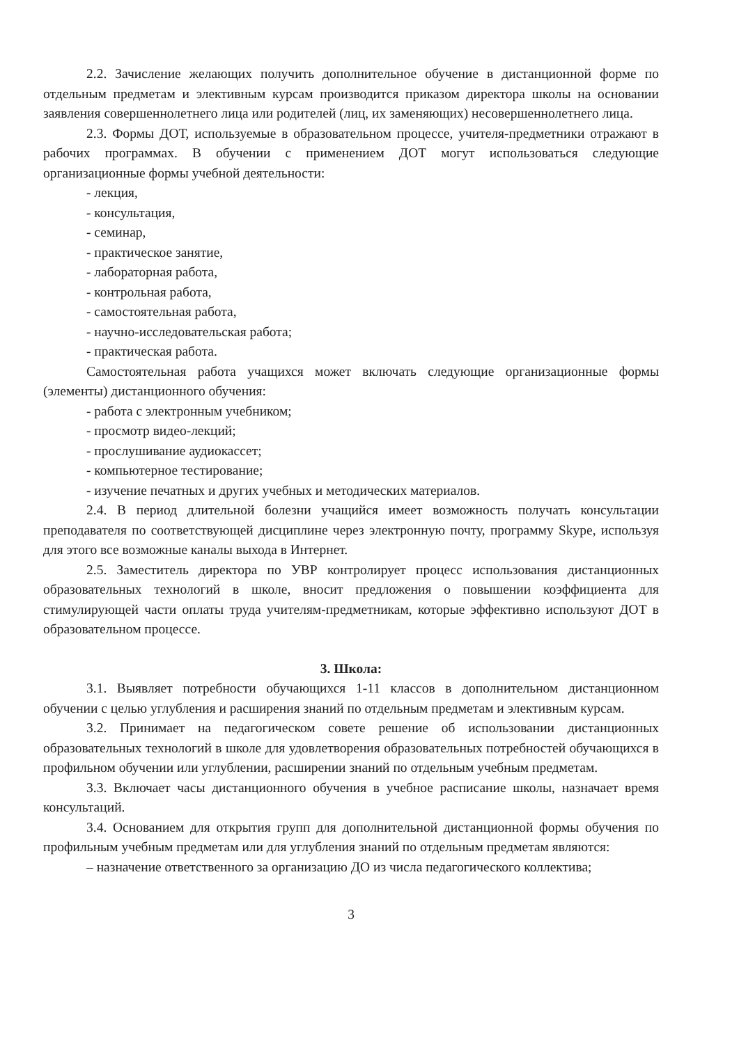2.2. Зачисление желающих получить дополнительное обучение в дистанционной форме по отдельным предметам и элективным курсам производится приказом директора школы на основании заявления совершеннолетнего лица или родителей (лиц, их заменяющих) несовершеннолетнего лица.
2.3. Формы ДОТ, используемые в образовательном процессе, учителя-предметники отражают в рабочих программах. В обучении с применением ДОТ могут использоваться следующие организационные формы учебной деятельности:
- лекция,
- консультация,
- семинар,
- практическое занятие,
- лабораторная работа,
- контрольная работа,
- самостоятельная работа,
- научно-исследовательская работа;
- практическая работа.
Самостоятельная работа учащихся может включать следующие организационные формы (элементы) дистанционного обучения:
- работа с электронным учебником;
- просмотр видео-лекций;
- прослушивание аудиокассет;
- компьютерное тестирование;
- изучение печатных и других учебных и методических материалов.
2.4. В период длительной болезни учащийся имеет возможность получать консультации преподавателя по соответствующей дисциплине через электронную почту, программу Skype, используя для этого все возможные каналы выхода в Интернет.
2.5. Заместитель директора по УВР контролирует процесс использования дистанционных образовательных технологий в школе, вносит предложения о повышении коэффициента для стимулирующей части оплаты труда учителям-предметникам, которые эффективно используют ДОТ в образовательном процессе.
3. Школа:
3.1. Выявляет потребности обучающихся 1-11 классов в дополнительном дистанционном обучении с целью углубления и расширения знаний по отдельным предметам и элективным курсам.
3.2. Принимает на педагогическом совете решение об использовании дистанционных образовательных технологий в школе для удовлетворения образовательных потребностей обучающихся в профильном обучении или углублении, расширении знаний по отдельным учебным предметам.
3.3. Включает часы дистанционного обучения в учебное расписание школы, назначает время консультаций.
3.4. Основанием для открытия групп для дополнительной дистанционной формы обучения по профильным учебным предметам или для углубления знаний по отдельным предметам являются:
– назначение ответственного за организацию ДО из числа педагогического коллектива;
3